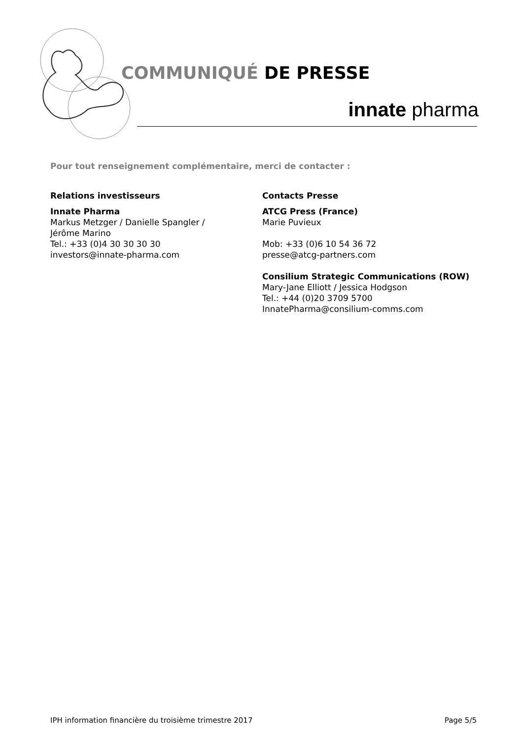COMMUNIQUÉ DE PRESSE
innate pharma
Pour tout renseignement complémentaire, merci de contacter :
Relations investisseurs
Innate Pharma
Markus Metzger / Danielle Spangler /
Jérôme Marino
Tel.: +33 (0)4 30 30 30 30
investors@innate-pharma.com
Contacts Presse
ATCG Press (France)
Marie Puvieux
Mob: +33 (0)6 10 54 36 72
presse@atcg-partners.com
Consilium Strategic Communications (ROW)
Mary-Jane Elliott / Jessica Hodgson
Tel.: +44 (0)20 3709 5700
InnatePharma@consilium-comms.com
IPH information financière du troisième trimestre 2017 Page 5/5